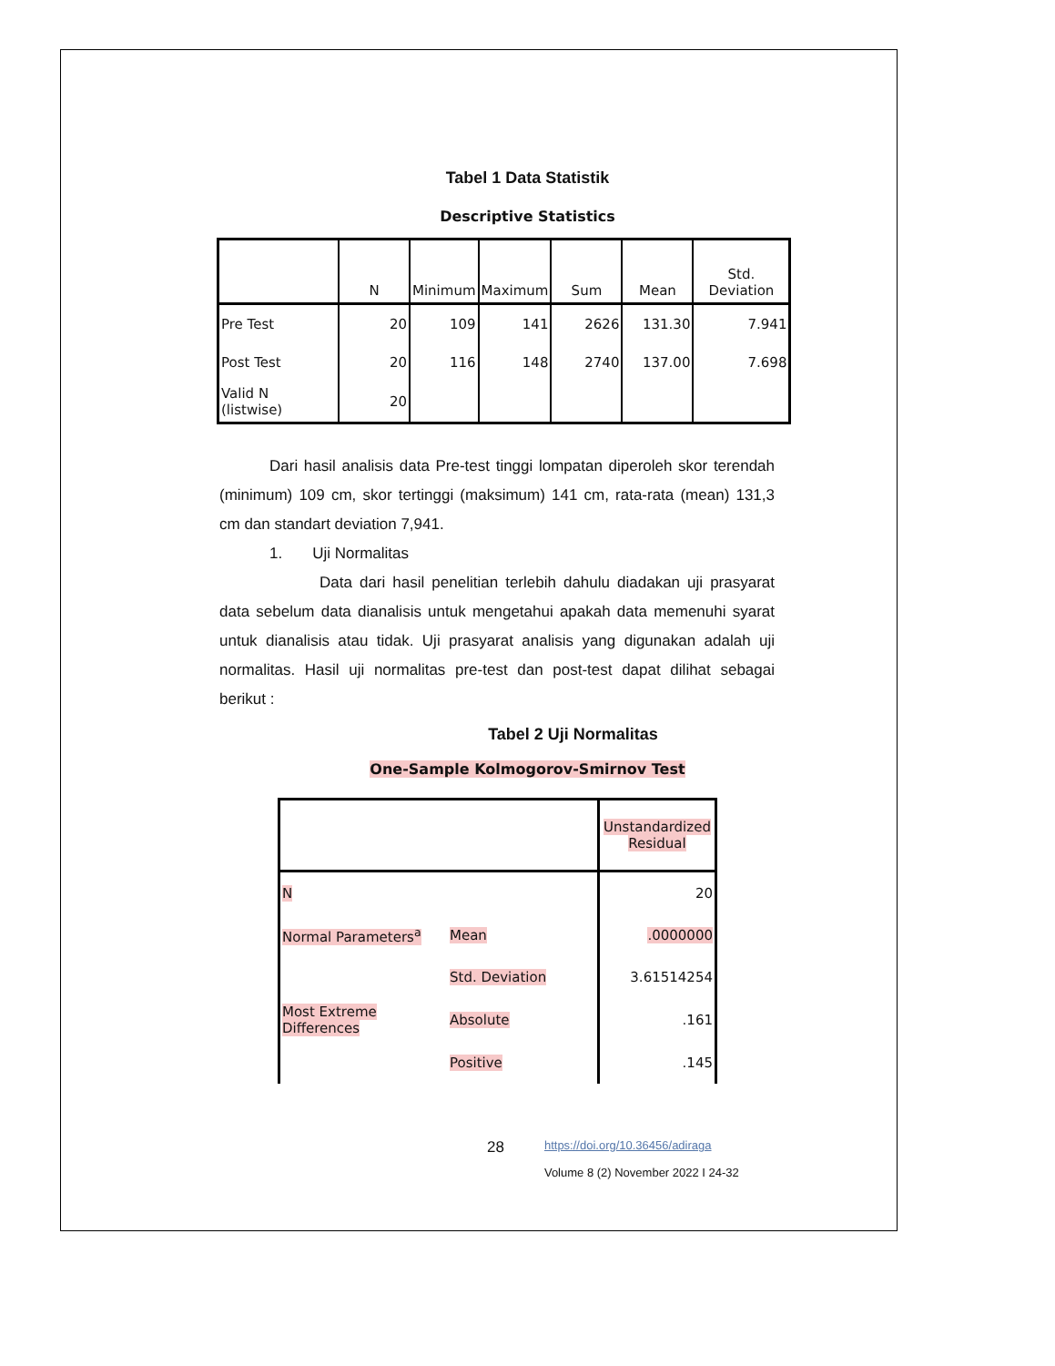Tabel 1 Data Statistik
Descriptive Statistics
| | N | Minimum | Maximum | Sum | Mean | Std. Deviation |
| --- | --- | --- | --- | --- | --- | --- |
| Pre Test | 20 | 109 | 141 | 2626 | 131.30 | 7.941 |
| Post Test | 20 | 116 | 148 | 2740 | 137.00 | 7.698 |
| Valid N (listwise) | 20 | | | | | |
Dari hasil analisis data Pre-test tinggi lompatan diperoleh skor terendah (minimum) 109 cm, skor tertinggi (maksimum) 141 cm, rata-rata (mean) 131,3 cm dan standart deviation 7,941.
1. Uji Normalitas
Data dari hasil penelitian terlebih dahulu diadakan uji prasyarat data sebelum data dianalisis untuk mengetahui apakah data memenuhi syarat untuk dianalisis atau tidak. Uji prasyarat analisis yang digunakan adalah uji normalitas. Hasil uji normalitas pre-test dan post-test dapat dilihat sebagai berikut :
Tabel 2 Uji Normalitas
One-Sample Kolmogorov-Smirnov Test
| | | Unstandardized Residual |
| N | | 20 |
| Normal Parameters<sup>a</sup> | Mean | .0000000 |
| | Std. Deviation | 3.61514254 |
| Most Extreme Differences | Absolute | .161 |
| | Positive | .145 |
28
https://doi.org/10.36456/adiraga
Volume 8 (2) November 2022 I 24-32